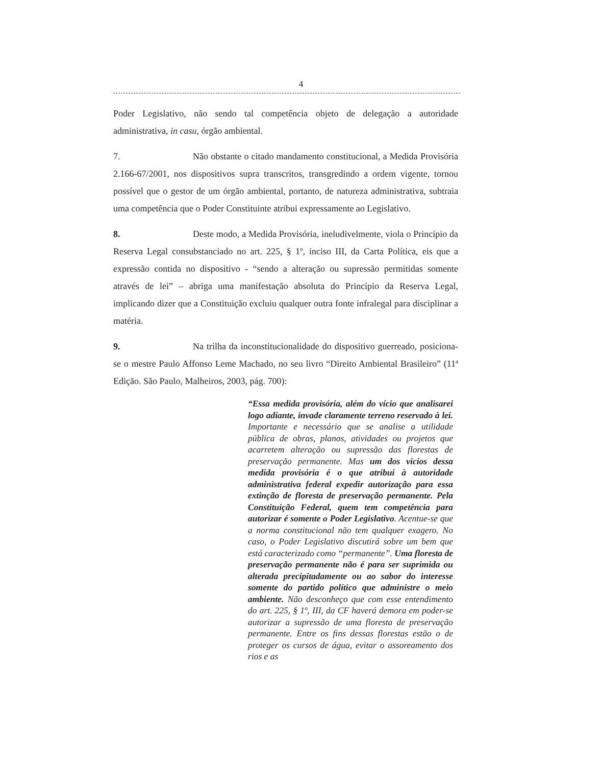4
Poder Legislativo, não sendo tal competência objeto de delegação a autoridade administrativa, in casu, órgão ambiental.
7. Não obstante o citado mandamento constitucional, a Medida Provisória 2.166-67/2001, nos dispositivos supra transcritos, transgredindo a ordem vigente, tornou possível que o gestor de um órgão ambiental, portanto, de natureza administrativa, subtraia uma competência que o Poder Constituinte atribui expressamente ao Legislativo.
8. Deste modo, a Medida Provisória, ineludivelmente, viola o Princípio da Reserva Legal consubstanciado no art. 225, § 1º, inciso III, da Carta Política, eis que a expressão contida no dispositivo - “sendo a alteração ou supressão permitidas somente através de lei” – abriga uma manifestação absoluta do Princípio da Reserva Legal, implicando dizer que a Constituição excluiu qualquer outra fonte infralegal para disciplinar a matéria.
9. Na trilha da inconstitucionalidade do dispositivo guerreado, posiciona-se o mestre Paulo Affonso Leme Machado, no seu livro “Direito Ambiental Brasileiro” (11ª Edição. São Paulo, Malheiros, 2003, pág. 700):
“Essa medida provisória, além do vício que analisarei logo adiante, invade claramente terreno reservado à lei. Importante e necessário que se analise a utilidade pública de obras, planos, atividades ou projetos que acarretem alteração ou supressão das florestas de preservação permanente. Mas um dos vícios dessa medida provisória é o que atribui à autoridade administrativa federal expedir autorização para essa extinção de floresta de preservação permanente. Pela Constituição Federal, quem tem competência para autorizar é somente o Poder Legislativo. Acentue-se que a norma constitucional não tem qualquer exagero. No caso, o Poder Legislativo discutirá sobre um bem que está caracterizado como “permanente”. Uma floresta de preservação permanente não é para ser suprimida ou alterada precipitadamente ou ao sabor do interesse somente do partido político que administre o meio ambiente. Não desconheço que com esse entendimento do art. 225, § 1º, III, da CF haverá demora em poder-se autorizar a supressão de uma floresta de preservação permanente. Entre os fins dessas florestas estão o de proteger os cursos de água, evitar o assoreamento dos rios e as